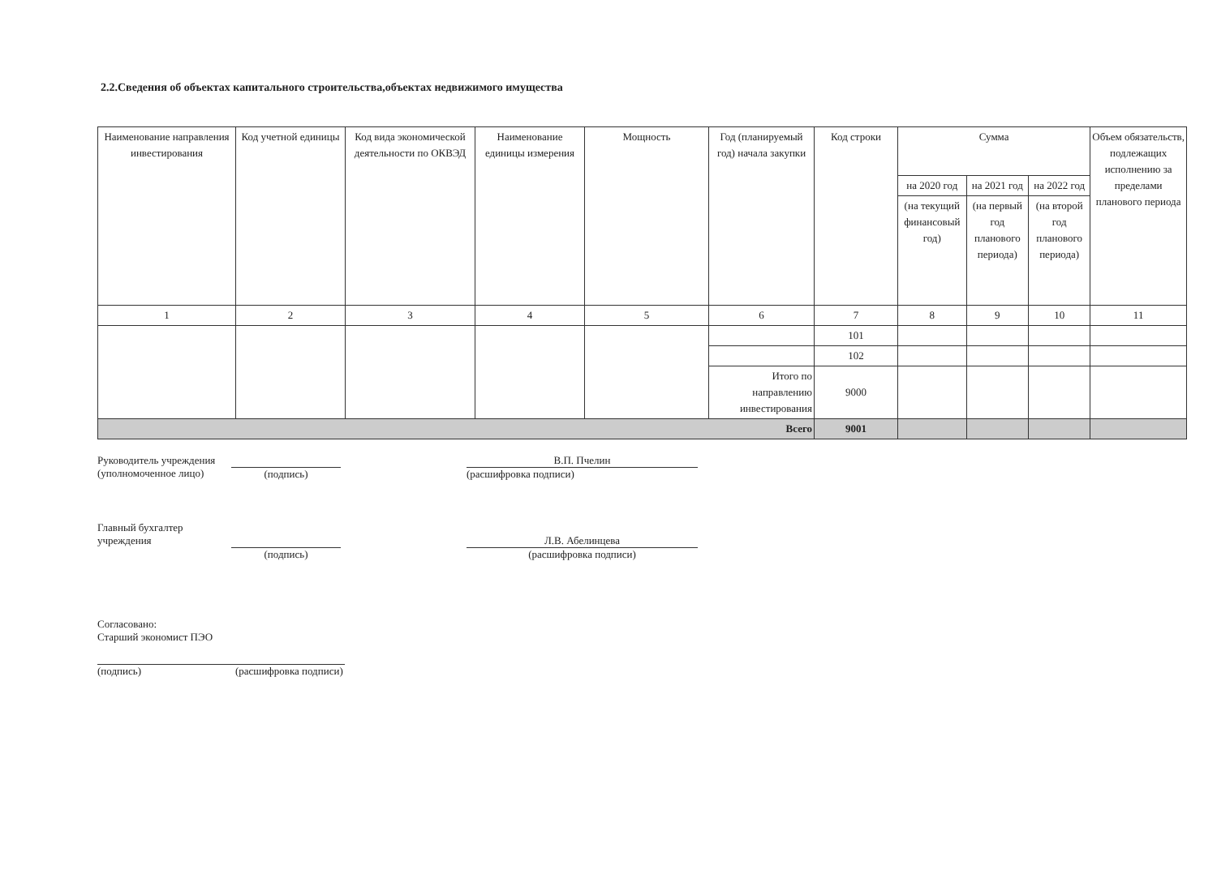2.2.Сведения об объектах капитального строительства,объектах недвижимого имущества
| Наименование направления инвестирования | Код учетной единицы | Код вида экономической деятельности по ОКВЭД | Наименование единицы измерения | Мощность | Год (планируемый год) начала закупки | Код строки | Сумма | | | Объем обязательств, подлежащих исполнению за пределами планового периода |
| --- | --- | --- | --- | --- | --- | --- | --- | --- | --- | --- |
| | | | | | | | на 2020 год | на 2021 год | на 2022 год | |
| | | | | | | | (на текущий финансовый год) | (на первый год планового периода) | (на второй год планового периода) | |
| 1 | 2 | 3 | 4 | 5 | 6 | 7 | 8 | 9 | 10 | 11 |
| | | | | | | 101 | | | | |
| | | | | | | 102 | | | | |
| | | | | | Итого по направлению инвестирования | 9000 | | | | |
| Всего | | | | | | 9001 | | | | |
Руководитель учреждения
(уполномоченное лицо)
(подпись) В.П. Пчелин
(расшифровка подписи)
Главный бухгалтер
учреждения
(подпись)
Л.В. Абелинцева
(расшифровка подписи)
Согласовано:
Старший экономист ПЭО
(подпись) (расшифровка подписи)